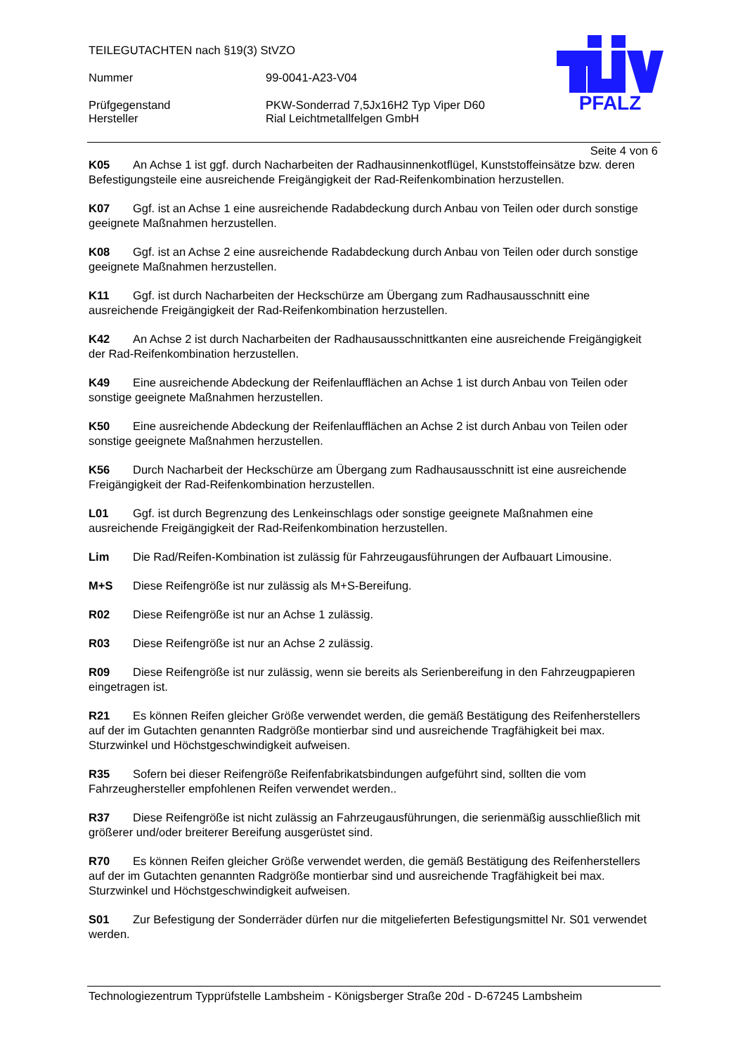TEILEGUTACHTEN nach §19(3) StVZO
Nummer 99-0041-A23-V04
Prüfgegenstand PKW-Sonderrad 7,5Jx16H2 Typ Viper D60
Hersteller Rial Leichtmetallfelgen GmbH
PFALZ
Seite 4 von 6
K05 An Achse 1 ist ggf. durch Nacharbeiten der Radhausinnenkotflügel, Kunststoffeinsätze bzw. deren Befestigungsteile eine ausreichende Freigängigkeit der Rad-Reifenkombination herzustellen.
K07 Ggf. ist an Achse 1 eine ausreichende Radabdeckung durch Anbau von Teilen oder durch sonstige geeignete Maßnahmen herzustellen.
K08 Ggf. ist an Achse 2 eine ausreichende Radabdeckung durch Anbau von Teilen oder durch sonstige geeignete Maßnahmen herzustellen.
K11 Ggf. ist durch Nacharbeiten der Heckschürze am Übergang zum Radhausausschnitt eine ausreichende Freigängigkeit der Rad-Reifenkombination herzustellen.
K42 An Achse 2 ist durch Nacharbeiten der Radhausausschnittkanten eine ausreichende Freigängigkeit der Rad-Reifenkombination herzustellen.
K49 Eine ausreichende Abdeckung der Reifenlaufflächen an Achse 1 ist durch Anbau von Teilen oder sonstige geeignete Maßnahmen herzustellen.
K50 Eine ausreichende Abdeckung der Reifenlaufflächen an Achse 2 ist durch Anbau von Teilen oder sonstige geeignete Maßnahmen herzustellen.
K56 Durch Nacharbeit der Heckschürze am Übergang zum Radhausausschnitt ist eine ausreichende Freigängigkeit der Rad-Reifenkombination herzustellen.
L01 Ggf. ist durch Begrenzung des Lenkeinschlags oder sonstige geeignete Maßnahmen eine ausreichende Freigängigkeit der Rad-Reifenkombination herzustellen.
Lim Die Rad/Reifen-Kombination ist zulässig für Fahrzeugausführungen der Aufbauart Limousine.
M+S Diese Reifengröße ist nur zulässig als M+S-Bereifung.
R02 Diese Reifengröße ist nur an Achse 1 zulässig.
R03 Diese Reifengröße ist nur an Achse 2 zulässig.
R09 Diese Reifengröße ist nur zulässig, wenn sie bereits als Serienbereifung in den Fahrzeugpapieren eingetragen ist.
R21 Es können Reifen gleicher Größe verwendet werden, die gemäß Bestätigung des Reifenherstellers auf der im Gutachten genannten Radgröße montierbar sind und ausreichende Tragfähigkeit bei max. Sturzwinkel und Höchstgeschwindigkeit aufweisen.
R35 Sofern bei dieser Reifengröße Reifenfabrikatsbindungen aufgeführt sind, sollten die vom Fahrzeughersteller empfohlenen Reifen verwendet werden..
R37 Diese Reifengröße ist nicht zulässig an Fahrzeugausführungen, die serienmäßig ausschließlich mit größerer und/oder breiterer Bereifung ausgerüstet sind.
R70 Es können Reifen gleicher Größe verwendet werden, die gemäß Bestätigung des Reifenherstellers auf der im Gutachten genannten Radgröße montierbar sind und ausreichende Tragfähigkeit bei max. Sturzwinkel und Höchstgeschwindigkeit aufweisen.
S01 Zur Befestigung der Sonderräder dürfen nur die mitgelieferten Befestigungsmittel Nr. S01 verwendet werden.
Technologiezentrum Typprüfstelle Lambsheim - Königsberger Straße 20d - D-67245 Lambsheim